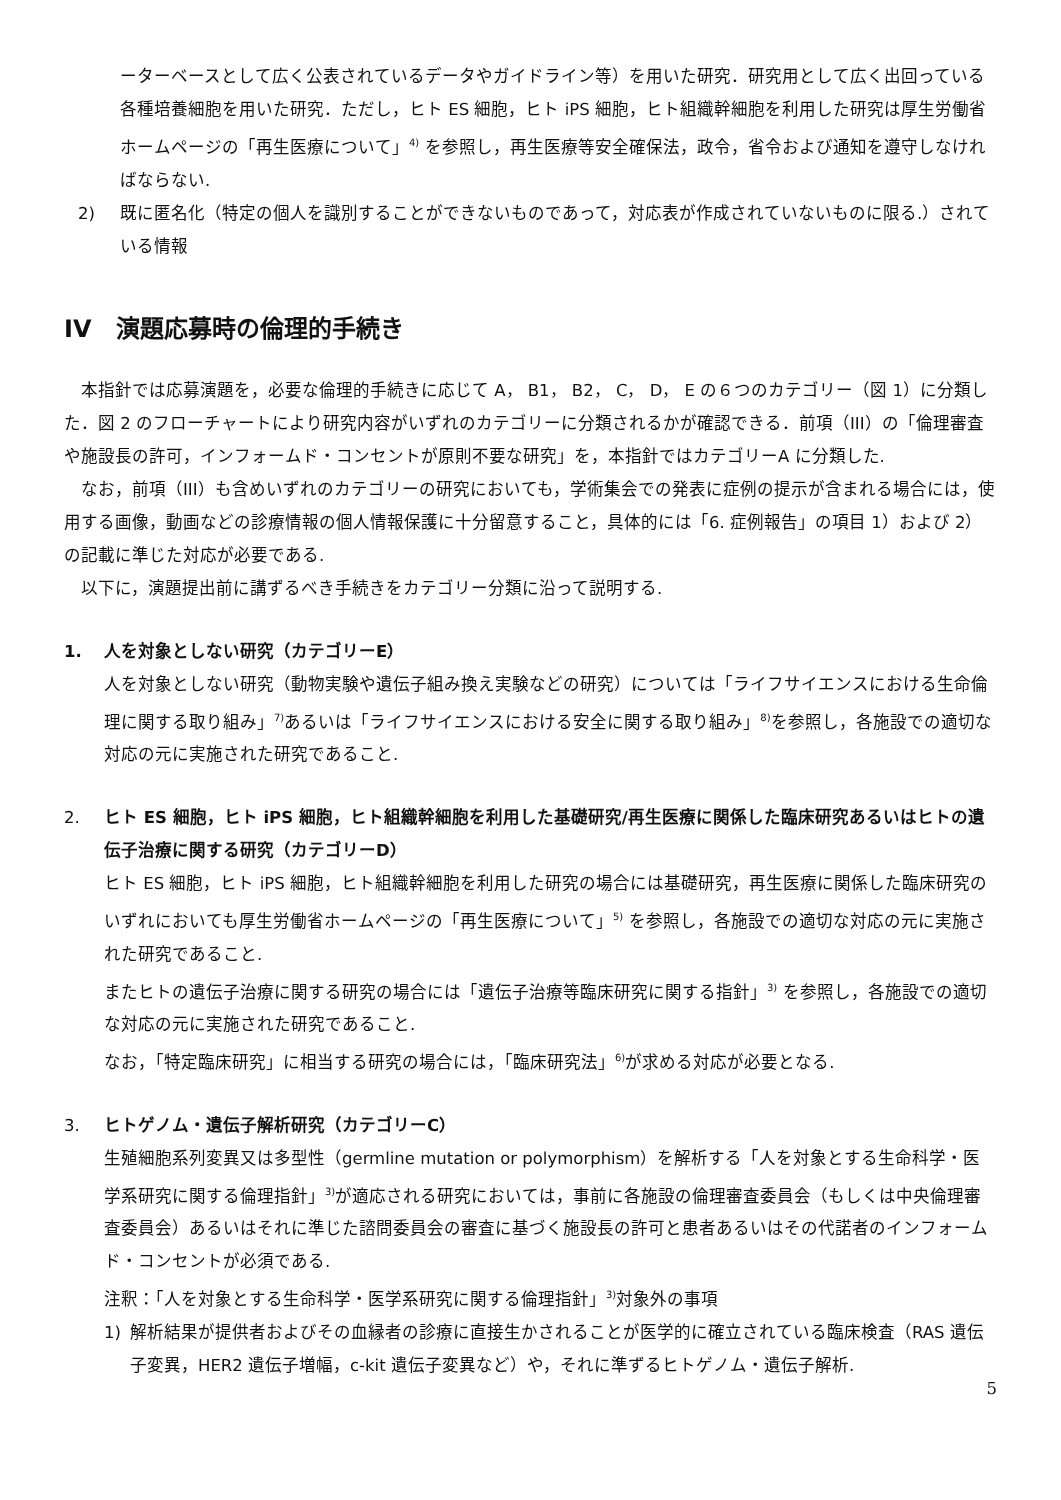ーターベースとして広く公表されているデータやガイドライン等）を用いた研究．研究用として広く出回っている各種培養細胞を用いた研究．ただし，ヒト ES 細胞，ヒト iPS 細胞，ヒト組織幹細胞を利用した研究は厚生労働省ホームページの「再生医療について」<sup>4)</sup> を参照し，再生医療等安全確保法，政令，省令および通知を遵守しなければならない.
2) 既に匿名化（特定の個人を識別することができないものであって，対応表が作成されていないものに限る.）されている情報
IV　演題応募時の倫理的手続き
　本指針では応募演題を，必要な倫理的手続きに応じて A， B1， B2， C， D， E の６つのカテゴリー（図 1）に分類した．図 2 のフローチャートにより研究内容がいずれのカテゴリーに分類されるかが確認できる．前項（III）の「倫理審査や施設長の許可，インフォームド・コンセントが原則不要な研究」を，本指針ではカテゴリーA に分類した.
　なお，前項（III）も含めいずれのカテゴリーの研究においても，学術集会での発表に症例の提示が含まれる場合には，使用する画像，動画などの診療情報の個人情報保護に十分留意すること，具体的には「6. 症例報告」の項目 1）および 2）の記載に準じた対応が必要である.
　以下に，演題提出前に講ずるべき手続きをカテゴリー分類に沿って説明する.
1. 人を対象としない研究（カテゴリーE）
人を対象としない研究（動物実験や遺伝子組み換え実験などの研究）については「ライフサイエンスにおける生命倫理に関する取り組み」<sup>7)</sup>あるいは「ライフサイエンスにおける安全に関する取り組み」<sup>8)</sup>を参照し，各施設での適切な対応の元に実施された研究であること.
2. ヒト ES 細胞，ヒト iPS 細胞，ヒト組織幹細胞を利用した基礎研究/再生医療に関係した臨床研究あるいはヒトの遺伝子治療に関する研究（カテゴリーD）
ヒト ES 細胞，ヒト iPS 細胞，ヒト組織幹細胞を利用した研究の場合には基礎研究，再生医療に関係した臨床研究のいずれにおいても厚生労働省ホームページの「再生医療について」<sup>5)</sup> を参照し，各施設での適切な対応の元に実施された研究であること.
またヒトの遺伝子治療に関する研究の場合には「遺伝子治療等臨床研究に関する指針」<sup>3)</sup> を参照し，各施設での適切な対応の元に実施された研究であること.
なお，「特定臨床研究」に相当する研究の場合には，「臨床研究法」<sup>6)</sup>が求める対応が必要となる.
3. ヒトゲノム・遺伝子解析研究（カテゴリーC）
生殖細胞系列変異又は多型性（germline mutation or polymorphism）を解析する「人を対象とする生命科学・医学系研究に関する倫理指針」<sup>3)</sup>が適応される研究においては，事前に各施設の倫理審査委員会（もしくは中央倫理審査委員会）あるいはそれに準じた諮問委員会の審査に基づく施設長の許可と患者あるいはその代諾者のインフォームド・コンセントが必須である.
注釈：「人を対象とする生命科学・医学系研究に関する倫理指針」<sup>3)</sup>対象外の事項
1) 解析結果が提供者およびその血縁者の診療に直接生かされることが医学的に確立されている臨床検査（RAS 遺伝子変異，HER2 遺伝子増幅，c-kit 遺伝子変異など）や，それに準ずるヒトゲノム・遺伝子解析.
5